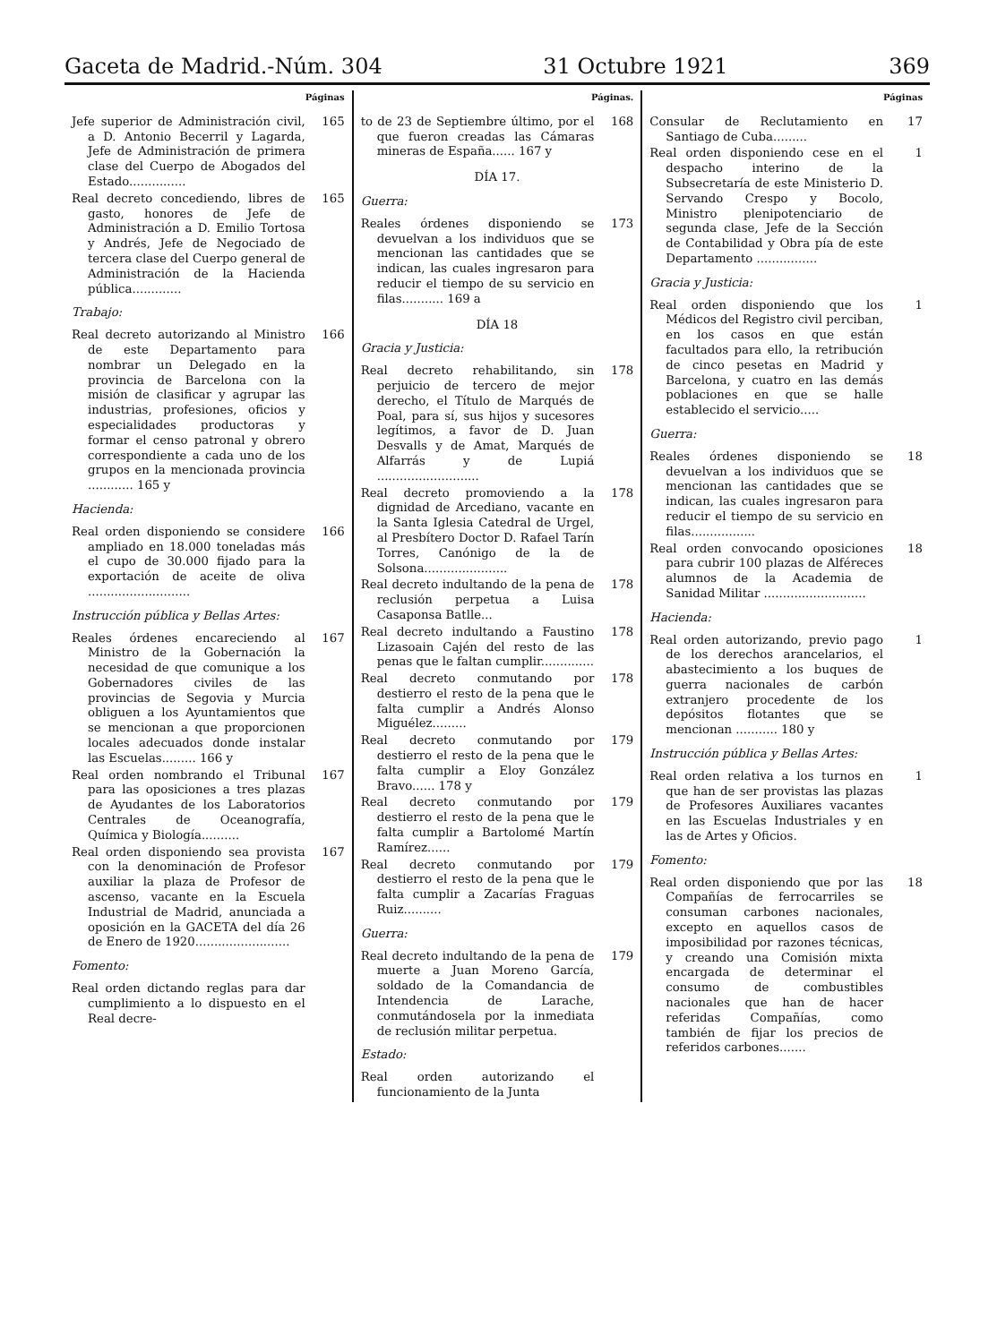Gaceta de Madrid.-Núm. 304 31 Octubre 1921 369
Páginas
Jefe superior de Administración civil, a D. Antonio Becerril y Lagarda, Jefe de Administración de primera clase del Cuerpo de Abogados del Estado............... 165
Real decreto concediendo, libres de gasto, honores de Jefe de Administración a D. Emilio Tortosa y Andrés, Jefe de Negociado de tercera clase del Cuerpo general de Administración de la Hacienda pública............. 165
Trabajo:
Real decreto autorizando al Ministro de este Departamento para nombrar un Delegado en la provincia de Barcelona con la misión de clasificar y agrupar las industrias, profesiones, oficios y especialidades productoras y formar el censo patronal y obrero correspondiente a cada uno de los grupos en la mencionada provincia ............ 165 y 166
Hacienda:
Real orden disponiendo se considere ampliado en 18.000 toneladas más el cupo de 30.000 fijado para la exportación de aceite de oliva ........................... 166
Instrucción pública y Bellas Artes:
Reales órdenes encareciendo al Ministro de la Gobernación la necesidad de que comunique a los Gobernadores civiles de las provincias de Segovia y Murcia obliguen a los Ayuntamientos que se mencionan a que proporcionen locales adecuados donde instalar las Escuelas......... 166 y 167
Real orden nombrando el Tribunal para las oposiciones a tres plazas de Ayudantes de los Laboratorios Centrales de Oceanografía, Química y Biología.......... 167
Real orden disponiendo sea provista con la denominación de Profesor auxiliar la plaza de Profesor de ascenso, vacante en la Escuela Industrial de Madrid, anunciada a oposición en la GACETA del día 26 de Enero de 1920......................... 167
Fomento:
Real orden dictando reglas para dar cumplimiento a lo dispuesto en el Real decre-
Páginas.
to de 23 de Septiembre último, por el que fueron creadas las Cámaras mineras de España...... 167 y 168
DÍA 17.
Guerra:
Reales órdenes disponiendo se devuelvan a los individuos que se mencionan las cantidades que se indican, las cuales ingresaron para reducir el tiempo de su servicio en filas........... 169 a 173
DÍA 18
Gracia y Justicia:
Real decreto rehabilitando, sin perjuicio de tercero de mejor derecho, el Título de Marqués de Poal, para sí, sus hijos y sucesores legítimos, a favor de D. Juan Desvalls y de Amat, Marqués de Alfarrás y de Lupiá ........................... 178
Real decreto promoviendo a la dignidad de Arcediano, vacante en la Santa Iglesia Catedral de Urgel, al Presbítero Doctor D. Rafael Tarín Torres, Canónigo de la de Solsona...................... 178
Real decreto indultando de la pena de reclusión perpetua a Luisa Casaponsa Batlle... 178
Real decreto indultando a Faustino Lizasoain Cajén del resto de las penas que le faltan cumplir.............. 178
Real decreto conmutando por destierro el resto de la pena que le falta cumplir a Andrés Alonso Miguélez......... 178
Real decreto conmutando por destierro el resto de la pena que le falta cumplir a Eloy González Bravo...... 178 y 179
Real decreto conmutando por destierro el resto de la pena que le falta cumplir a Bartolomé Martín Ramírez...... 179
Real decreto conmutando por destierro el resto de la pena que le falta cumplir a Zacarías Fraguas Ruiz.......... 179
Guerra:
Real decreto indultando de la pena de muerte a Juan Moreno García, soldado de la Comandancia de Intendencia de Larache, conmutándosela por la inmediata de reclusión militar perpetua. 179
Estado:
Real orden autorizando el funcionamiento de la Junta
Páginas
Consular de Reclutamiento en Santiago de Cuba......... 17
Real orden disponiendo cese en el despacho interino de la Subsecretaría de este Ministerio D. Servando Crespo y Bocolo, Ministro plenipotenciario de segunda clase, Jefe de la Sección de Contabilidad y Obra pía de este Departamento ................ 1
Gracia y Justicia:
Real orden disponiendo que los Médicos del Registro civil perciban, en los casos en que están facultados para ello, la retribución de cinco pesetas en Madrid y Barcelona, y cuatro en las demás poblaciones en que se halle establecido el servicio..... 1
Guerra:
Reales órdenes disponiendo se devuelvan a los individuos que se mencionan las cantidades que se indican, las cuales ingresaron para reducir el tiempo de su servicio en filas................. 18
Real orden convocando oposiciones para cubrir 100 plazas de Alféreces alumnos de la Academia de Sanidad Militar ........................... 18
Hacienda:
Real orden autorizando, previo pago de los derechos arancelarios, el abastecimiento a los buques de guerra nacionales de carbón extranjero procedente de los depósitos flotantes que se mencionan ........... 180 y 1
Instrucción pública y Bellas Artes:
Real orden relativa a los turnos en que han de ser provistas las plazas de Profesores Auxiliares vacantes en las Escuelas Industriales y en las de Artes y Oficios. 1
Fomento:
Real orden disponiendo que por las Compañías de ferrocarriles se consuman carbones nacionales, excepto en aquellos casos de imposibilidad por razones técnicas, y creando una Comisión mixta encargada de determinar el consumo de combustibles nacionales que han de hacer referidas Compañías, como también de fijar los precios de referidos carbones....... 18